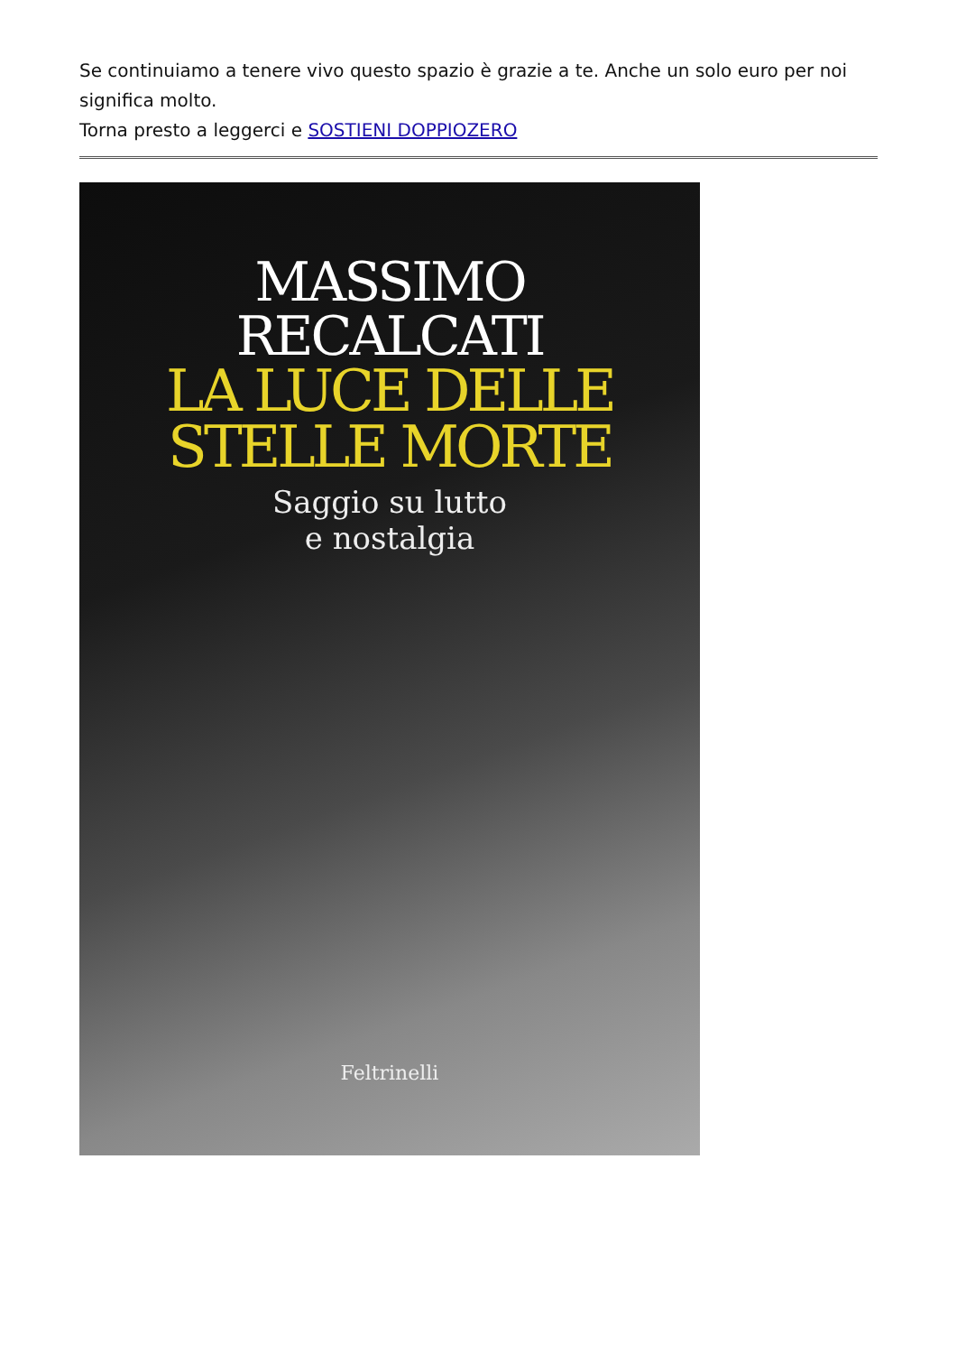Se continuiamo a tenere vivo questo spazio è grazie a te. Anche un solo euro per noi significa molto.
Torna presto a leggerci e SOSTIENI DOPPIOZERO
MASSIMO
RECALCATI
LA LUCE DELLE
STELLE MORTE
Saggio su lutto
e nostalgia
Feltrinelli